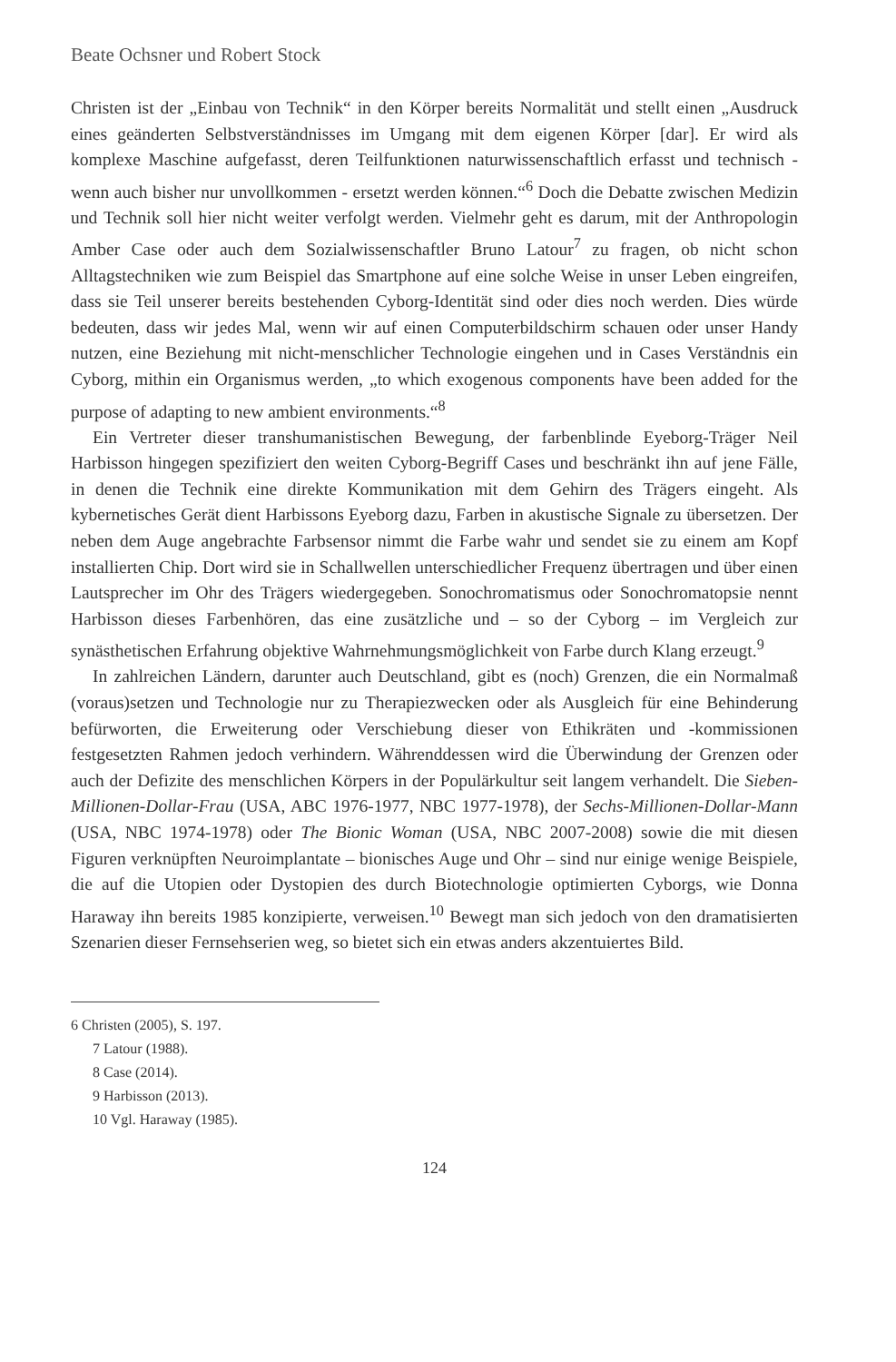Beate Ochsner und Robert Stock
Christen ist der „Einbau von Technik“ in den Körper bereits Normalität und stellt einen „Ausdruck eines geänderten Selbstverständnisses im Umgang mit dem eigenen Körper [dar]. Er wird als komplexe Maschine aufgefasst, deren Teilfunktionen naturwissenschaftlich erfasst und technisch - wenn auch bisher nur unvollkommen - ersetzt werden können.“<sup>6</sup> Doch die Debatte zwischen Medizin und Technik soll hier nicht weiter verfolgt werden. Vielmehr geht es darum, mit der Anthropologin Amber Case oder auch dem Sozialwissenschaftler Bruno Latour<sup>7</sup> zu fragen, ob nicht schon Alltagstechniken wie zum Beispiel das Smartphone auf eine solche Weise in unser Leben eingreifen, dass sie Teil unserer bereits bestehenden Cyborg-Identität sind oder dies noch werden. Dies würde bedeuten, dass wir jedes Mal, wenn wir auf einen Computerbildschirm schauen oder unser Handy nutzen, eine Beziehung mit nicht-menschlicher Technologie eingehen und in Cases Verständnis ein Cyborg, mithin ein Organismus werden, „to which exogenous components have been added for the purpose of adapting to new ambient environments.“<sup>8</sup>
Ein Vertreter dieser transhumanistischen Bewegung, der farbenblinde Eyeborg-Träger Neil Harbisson hingegen spezifiziert den weiten Cyborg-Begriff Cases und beschränkt ihn auf jene Fälle, in denen die Technik eine direkte Kommunikation mit dem Gehirn des Trägers eingeht. Als kybernetisches Gerät dient Harbissons Eyeborg dazu, Farben in akustische Signale zu übersetzen. Der neben dem Auge angebrachte Farbsensor nimmt die Farbe wahr und sendet sie zu einem am Kopf installierten Chip. Dort wird sie in Schallwellen unterschiedlicher Frequenz übertragen und über einen Lautsprecher im Ohr des Trägers wiedergegeben. Sonochromatismus oder Sonochromatopsie nennt Harbisson dieses Farbenhören, das eine zusätzliche und – so der Cyborg – im Vergleich zur synästhetischen Erfahrung objektive Wahrnehmungsmöglichkeit von Farbe durch Klang erzeugt.<sup>9</sup>
In zahlreichen Ländern, darunter auch Deutschland, gibt es (noch) Grenzen, die ein Normalmaß (voraus)setzen und Technologie nur zu Therapiezwecken oder als Ausgleich für eine Behinderung befürworten, die Erweiterung oder Verschiebung dieser von Ethikräten und -kommissionen festgesetzten Rahmen jedoch verhindern. Währenddessen wird die Überwindung der Grenzen oder auch der Defizite des menschlichen Körpers in der Populärkultur seit langem verhandelt. Die Sieben-Millionen-Dollar-Frau (USA, ABC 1976-1977, NBC 1977-1978), der Sechs-Millionen-Dollar-Mann (USA, NBC 1974-1978) oder The Bionic Woman (USA, NBC 2007-2008) sowie die mit diesen Figuren verknüpften Neuroimplantate – bionisches Auge und Ohr – sind nur einige wenige Beispiele, die auf die Utopien oder Dystopien des durch Biotechnologie optimierten Cyborgs, wie Donna Haraway ihn bereits 1985 konzipierte, verweisen.<sup>10</sup> Bewegt man sich jedoch von den dramatisierten Szenarien dieser Fernsehserien weg, so bietet sich ein etwas anders akzentuiertes Bild.
6 Christen (2005), S. 197.
7 Latour (1988).
8 Case (2014).
9 Harbisson (2013).
10 Vgl. Haraway (1985).
124